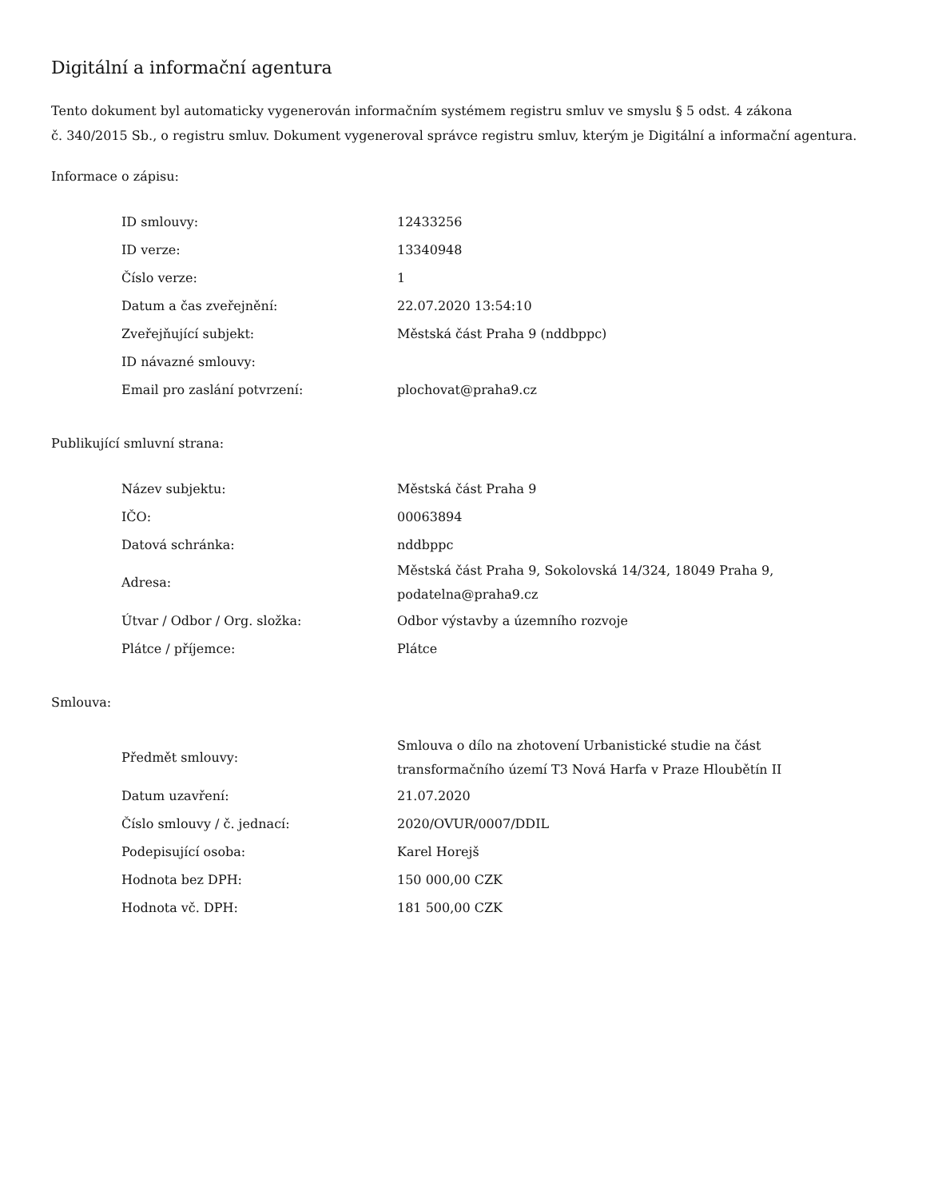Digitální a informační agentura
Tento dokument byl automaticky vygenerován informačním systémem registru smluv ve smyslu § 5 odst. 4 zákona
č. 340/2015 Sb., o registru smluv. Dokument vygeneroval správce registru smluv, kterým je Digitální a informační agentura.
Informace o zápisu:
| ID smlouvy: | 12433256 |
| ID verze: | 13340948 |
| Číslo verze: | 1 |
| Datum a čas zveřejnění: | 22.07.2020 13:54:10 |
| Zveřejňující subjekt: | Městská část Praha 9 (nddbppc) |
| ID návazné smlouvy: | |
| Email pro zaslání potvrzení: | plochovat@praha9.cz |
Publikující smluvní strana:
| Název subjektu: | Městská část Praha 9 |
| IČO: | 00063894 |
| Datová schránka: | nddbppc |
| Adresa: | Městská část Praha 9, Sokolovská 14/324, 18049 Praha 9, podatelna@praha9.cz |
| Útvar / Odbor / Org. složka: | Odbor výstavby a územního rozvoje |
| Plátce / příjemce: | Plátce |
Smlouva:
| Předmět smlouvy: | Smlouva o dílo na zhotovení Urbanistické studie na část transformačního území T3 Nová Harfa v Praze Hloubětín II |
| Datum uzavření: | 21.07.2020 |
| Číslo smlouvy / č. jednací: | 2020/OVUR/0007/DDIL |
| Podepisující osoba: | Karel Horejš |
| Hodnota bez DPH: | 150 000,00 CZK |
| Hodnota vč. DPH: | 181 500,00 CZK |